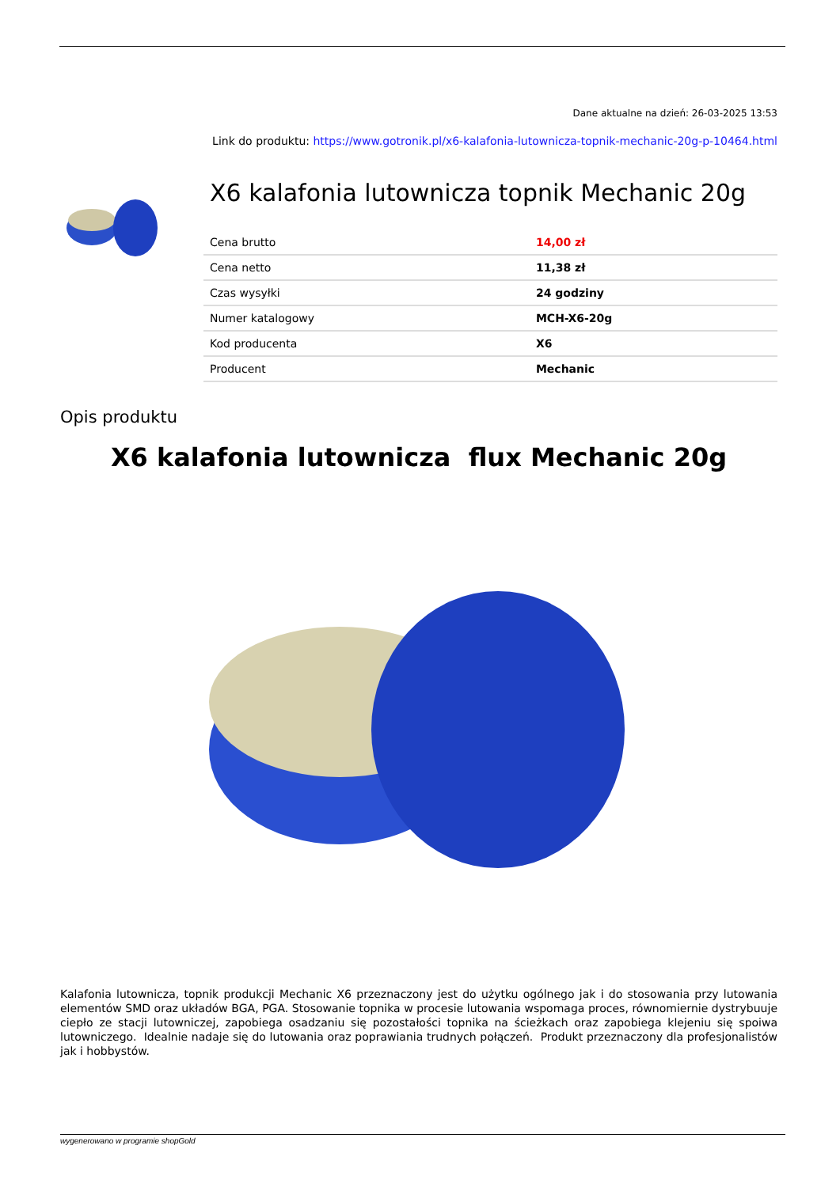Dane aktualne na dzień: 26-03-2025 13:53
Link do produktu: https://www.gotronik.pl/x6-kalafonia-lutownicza-topnik-mechanic-20g-p-10464.html
X6 kalafonia lutownicza topnik Mechanic 20g
| Cena brutto | 14,00 zł |
| Cena netto | 11,38 zł |
| Czas wysyłki | 24 godziny |
| Numer katalogowy | MCH-X6-20g |
| Kod producenta | X6 |
| Producent | Mechanic |
Opis produktu
X6 kalafonia lutownicza flux Mechanic 20g
Kalafonia lutownicza, topnik produkcji Mechanic X6 przeznaczony jest do użytku ogólnego jak i do stosowania przy lutowania elementów SMD oraz układów BGA, PGA. Stosowanie topnika w procesie lutowania wspomaga proces, równomiernie dystrybuuje ciepło ze stacji lutowniczej, zapobiega osadzaniu się pozostałości topnika na ścieżkach oraz zapobiega klejeniu się spoiwa lutowniczego. Idealnie nadaje się do lutowania oraz poprawiania trudnych połączeń. Produkt przeznaczony dla profesjonalistów jak i hobbystów.
wygenerowano w programie shopGold